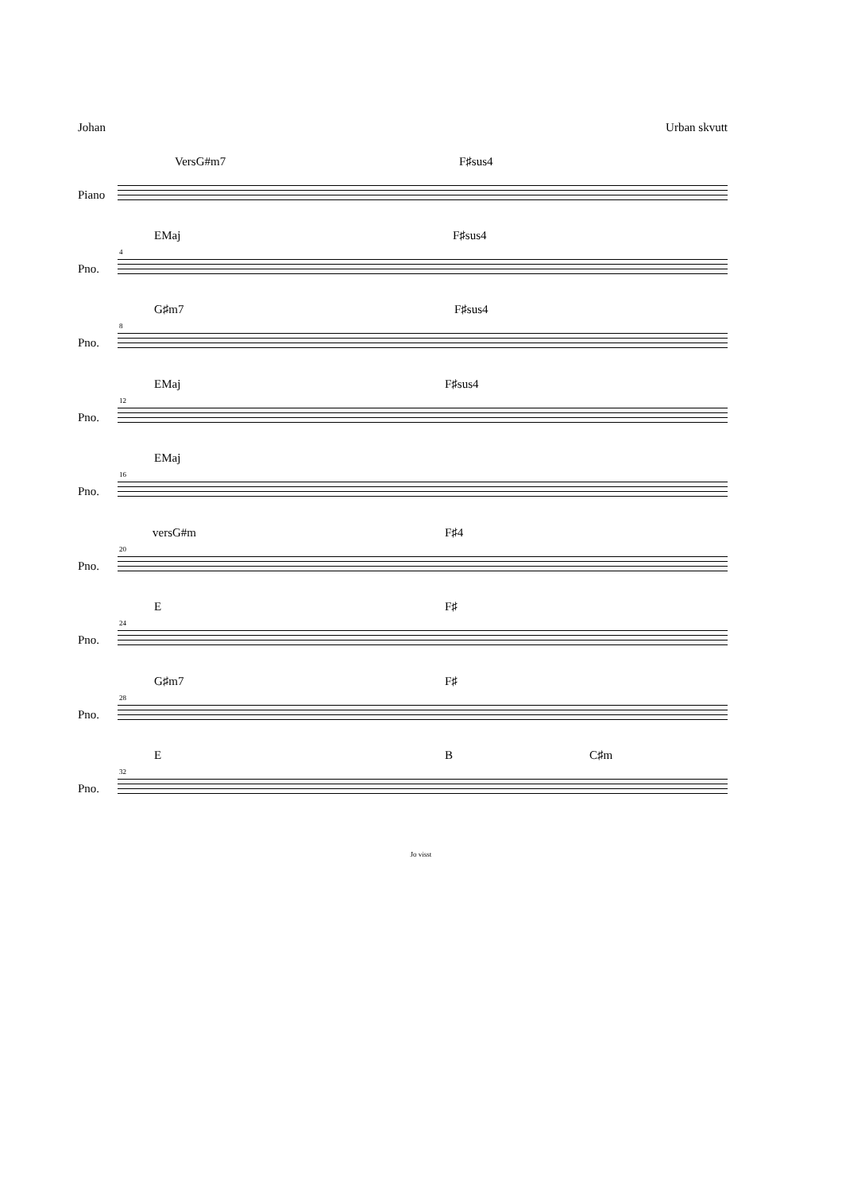Johan Urban skvutt
VersG#m7 F♯sus4
Piano
EMaj F♯sus4
4
Pno.
G♯m7 F♯sus4
8
Pno.
EMaj F♯sus4
12
Pno.
EMaj
16
Pno.
versG#m F♯4
20
Pno.
E F♯
24
Pno.
G♯m7 F♯
28
Pno.
E B C♯m
32
Pno.
Jo visst